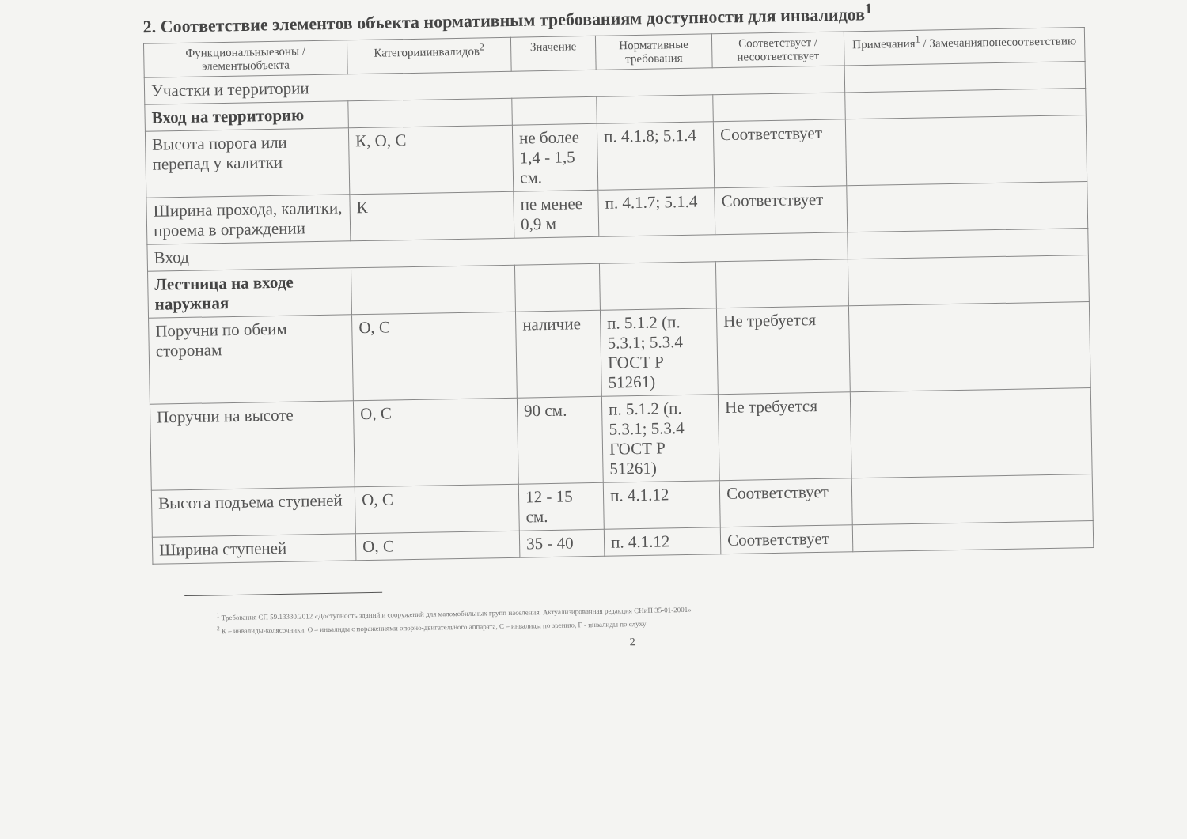2. Соответствие элементов объекта нормативным требованиям доступности для инвалидов<sup>1</sup>
| Функциональныезоны / элементыобъекта | Категорииинвалидов<sup>2</sup> | Значение | Нормативные требования | Соответствует / несоответствует | Примечания<sup>1</sup> / Замечанияпонесоответствию |
| --- | --- | --- | --- | --- | --- |
| Участки и территории | | | | | |
| Вход на территорию | | | | | |
| Высота порога или перепад у калитки | К, О, С | не более 1,4 - 1,5 см. | п. 4.1.8; 5.1.4 | Соответствует | |
| Ширина прохода, калитки, проема в ограждении | К | не менее 0,9 м | п. 4.1.7; 5.1.4 | Соответствует | |
| Вход | | | | | |
| Лестница на входе наружная | | | | | |
| Поручни по обеим сторонам | О, С | наличие | п. 5.1.2 (п. 5.3.1; 5.3.4 ГОСТ Р 51261) | Не требуется | |
| Поручни на высоте | О, С | 90 см. | п. 5.1.2 (п. 5.3.1; 5.3.4 ГОСТ Р 51261) | Не требуется | |
| Высота подъема ступеней | О, С | 12 - 15 см. | п. 4.1.12 | Соответствует | |
| Ширина ступеней | О, С | 35 - 40 | п. 4.1.12 | Соответствует | |
<sup>1</sup> Требования СП 59.13330.2012 «Доступность зданий и сооружений для маломобильных групп населения. Актуализированная редакция СНиП 35-01-2001»
<sup>2</sup> К – инвалиды-колясочники, О – инвалиды с поражениями опорно-двигательного аппарата, С – инвалиды по зрению, Г - инвалиды по слуху
2